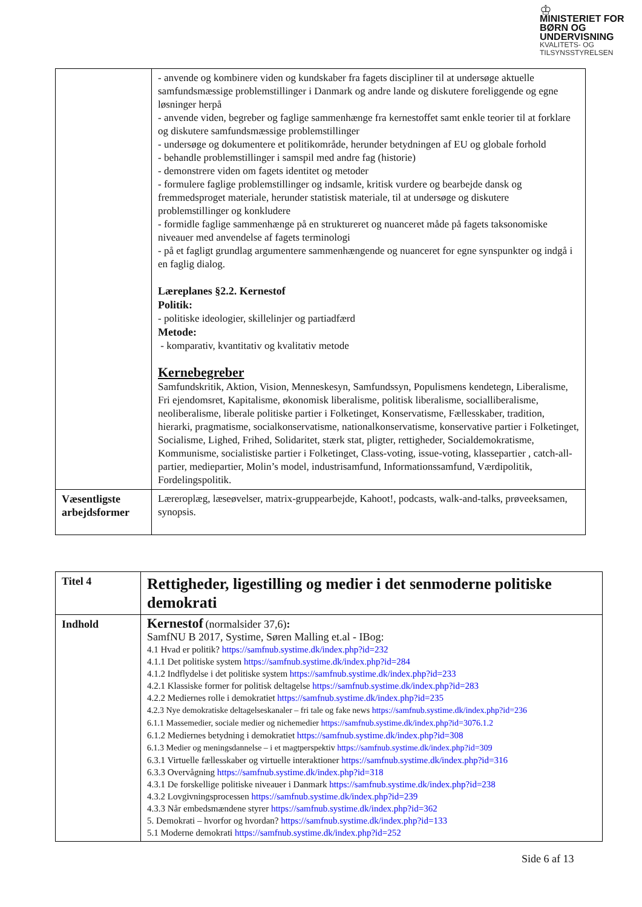♔
MINISTERIET FOR
BØRN OG
UNDERVISNING
KVALITETS- OG
TILSYNSSTYRELSEN
| | - anvende og kombinere viden og kundskaber fra fagets discipliner til at undersøge aktuelle samfundsmæssige problemstillinger i Danmark og andre lande og diskutere foreliggende og egne løsninger herpå - anvende viden, begreber og faglige sammenhænge fra kernestoffet samt enkle teorier til at forklare og diskutere samfundsmæssige problemstillinger - undersøge og dokumentere et politikområde, herunder betydningen af EU og globale forhold - behandle problemstillinger i samspil med andre fag (historie) - demonstrere viden om fagets identitet og metoder - formulere faglige problemstillinger og indsamle, kritisk vurdere og bearbejde dansk og fremmedsproget materiale, herunder statistisk materiale, til at undersøge og diskutere problemstillinger og konkludere - formidle faglige sammenhænge på en struktureret og nuanceret måde på fagets taksonomiske niveauer med anvendelse af fagets terminologi - på et fagligt grundlag argumentere sammenhængende og nuanceret for egne synspunkter og indgå i en faglig dialog. Læreplanes §2.2. Kernestof Politik: - politiske ideologier, skillelinjer og partiadfærd Metode: - komparativ, kvantitativ og kvalitativ metode Kernebegreber Samfundskritik, Aktion, Vision, Menneskesyn, Samfundssyn, Populismens kendetegn, Liberalisme, Fri ejendomsret, Kapitalisme, økonomisk liberalisme, politisk liberalisme, socialliberalisme, neoliberalisme, liberale politiske partier i Folketinget, Konservatisme, Fællesskaber, tradition, hierarki, pragmatisme, socialkonservatisme, nationalkonservatisme, konservative partier i Folketinget, Socialisme, Lighed, Frihed, Solidaritet, stærk stat, pligter, rettigheder, Socialdemokratisme, Kommunisme, socialistiske partier i Folketinget, Class-voting, issue-voting, klassepartier , catch-all-partier, mediepartier, Molin’s model, industrisamfund, Informationssamfund, Værdipolitik, Fordelingspolitik. |
| Væsentligste arbejdsformer | Læreroplæg, læseøvelser, matrix-gruppearbejde, Kahoot!, podcasts, walk-and-talks, prøveeksamen, synopsis. |
| Titel 4 | Rettigheder, ligestilling og medier i det senmoderne politiske demokrati |
| Indhold | Kernestof (normalsider 37,6) : SamfNU B 2017, Systime, Søren Malling et.al - IBog: 4.1 Hvad er politik? https://samfnub.systime.dk/index.php?id=232 4.1.1 Det politiske system https://samfnub.systime.dk/index.php?id=284 4.1.2 Indflydelse i det politiske system https://samfnub.systime.dk/index.php?id=233 4.2.1 Klassiske former for politisk deltagelse https://samfnub.systime.dk/index.php?id=283 4.2.2 Mediernes rolle i demokratiet https://samfnub.systime.dk/index.php?id=235 4.2.3 Nye demokratiske deltagelseskanaler – fri tale og fake news https://samfnub.systime.dk/index.php?id=236 6.1.1 Massemedier, sociale medier og nichemedier https://samfnub.systime.dk/index.php?id=3076.1.2 6.1.2 Mediernes betydning i demokratiet https://samfnub.systime.dk/index.php?id=308 6.1.3 Medier og meningsdannelse – i et magtperspektiv https://samfnub.systime.dk/index.php?id=309 6.3.1 Virtuelle fællesskaber og virtuelle interaktioner https://samfnub.systime.dk/index.php?id=316 6.3.3 Overvågning https://samfnub.systime.dk/index.php?id=318 4.3.1 De forskellige politiske niveauer i Danmark https://samfnub.systime.dk/index.php?id=238 4.3.2 Lovgivningsprocessen https://samfnub.systime.dk/index.php?id=239 4.3.3 Når embedsmændene styrer https://samfnub.systime.dk/index.php?id=362 5. Demokrati – hvorfor og hvordan? https://samfnub.systime.dk/index.php?id=133 5.1 Moderne demokrati https://samfnub.systime.dk/index.php?id=252 |
Side 6 af 13